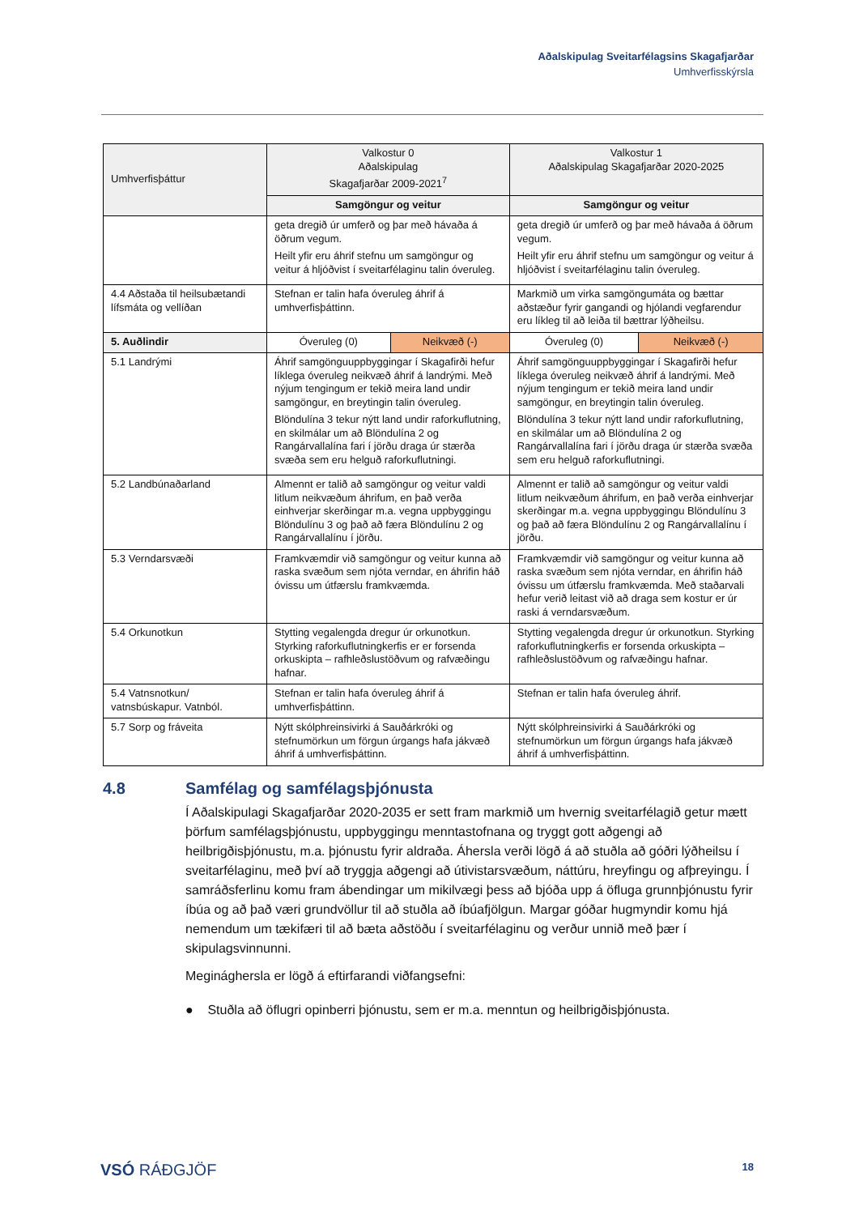Aðalskipulag Sveitarfélagsins Skagafjarðar
Umhverfisskýrsla
| Umhverfisþáttur | Valkostur 0 Aðalskipulag Skagafjarðar 2009-2021<sup>7</sup> | | Valkostur 1 Aðalskipulag Skagafjarðar 2020-2025 | |
| --- | --- | --- | --- | --- |
| | Samgöngur og veitur | | Samgöngur og veitur | |
| | geta dregið úr umferð og þar með hávaða á öðrum vegum. Heilt yfir eru áhrif stefnu um samgöngur og veitur á hljóðvist í sveitarfélaginu talin óveruleg. | | geta dregið úr umferð og þar með hávaða á öðrum vegum. Heilt yfir eru áhrif stefnu um samgöngur og veitur á hljóðvist í sveitarfélaginu talin óveruleg. | |
| 4.4 Aðstaða til heilsubætandi lífsmáta og vellíðan | Stefnan er talin hafa óveruleg áhrif á umhverfisþáttinn. | | Markmið um virka samgöngumáta og bættar aðstæður fyrir gangandi og hjólandi vegfarendur eru líkleg til að leiða til bættrar lýðheilsu. | |
| 5. Auðlindir | Óveruleg (0) | Neikvæð (-) | Óveruleg (0) | Neikvæð (-) |
| 5.1 Landrými | Áhrif samgönguuppbyggingar í Skagafirði hefur líklega óveruleg neikvæð áhrif á landrými. Með nýjum tengingum er tekið meira land undir samgöngur, en breytingin talin óveruleg. Blöndulína 3 tekur nýtt land undir raforkuflutning, en skilmálar um að Blöndulína 2 og Rangárvallalína fari í jörðu draga úr stærða svæða sem eru helguð raforkuflutningi. | | Áhrif samgönguuppbyggingar í Skagafirði hefur líklega óveruleg neikvæð áhrif á landrými. Með nýjum tengingum er tekið meira land undir samgöngur, en breytingin talin óveruleg. Blöndulína 3 tekur nýtt land undir raforkuflutning, en skilmálar um að Blöndulína 2 og Rangárvallalína fari í jörðu draga úr stærða svæða sem eru helguð raforkuflutningi. | |
| 5.2 Landbúnaðarland | Almennt er talið að samgöngur og veitur valdi litlum neikvæðum áhrifum, en það verða einhverjar skerðingar m.a. vegna uppbyggingu Blöndulínu 3 og það að færa Blöndulínu 2 og Rangárvallalínu í jörðu. | | Almennt er talið að samgöngur og veitur valdi litlum neikvæðum áhrifum, en það verða einhverjar skerðingar m.a. vegna uppbyggingu Blöndulínu 3 og það að færa Blöndulínu 2 og Rangárvallalínu í jörðu. | |
| 5.3 Verndarsvæði | Framkvæmdir við samgöngur og veitur kunna að raska svæðum sem njóta verndar, en áhrifin háð óvissu um útfærslu framkvæmda. | | Framkvæmdir við samgöngur og veitur kunna að raska svæðum sem njóta verndar, en áhrifin háð óvissu um útfærslu framkvæmda. Með staðarvali hefur verið leitast við að draga sem kostur er úr raski á verndarsvæðum. | |
| 5.4 Orkunotkun | Stytting vegalengda dregur úr orkunotkun. Styrking raforkuflutningkerfis er er forsenda orkuskipta – rafhleðslustöðvum og rafvæðingu hafnar. | | Stytting vegalengda dregur úr orkunotkun. Styrking raforkuflutningkerfis er forsenda orkuskipta – rafhleðslustöðvum og rafvæðingu hafnar. | |
| 5.4 Vatnsnotkun/ vatnsbúskapur. Vatnból. | Stefnan er talin hafa óveruleg áhrif á umhverfisþáttinn. | | Stefnan er talin hafa óveruleg áhrif. | |
| 5.7 Sorp og fráveita | Nýtt skólphreinsivirki á Sauðárkróki og stefnumörkun um förgun úrgangs hafa jákvæð áhrif á umhverfisþáttinn. | | Nýtt skólphreinsivirki á Sauðárkróki og stefnumörkun um förgun úrgangs hafa jákvæð áhrif á umhverfisþáttinn. | |
4.8 Samfélag og samfélagsþjónusta
Í Aðalskipulagi Skagafjarðar 2020-2035 er sett fram markmið um hvernig sveitarfélagið getur mætt þörfum samfélagsþjónustu, uppbyggingu menntastofnana og tryggt gott aðgengi að heilbrigðisþjónustu, m.a. þjónustu fyrir aldraða. Áhersla verði lögð á að stuðla að góðri lýðheilsu í sveitarfélaginu, með því að tryggja aðgengi að útivistarsvæðum, náttúru, hreyfingu og afþreyingu. Í samráðsferlinu komu fram ábendingar um mikilvægi þess að bjóða upp á öfluga grunnþjónustu fyrir íbúa og að það væri grundvöllur til að stuðla að íbúafjölgun. Margar góðar hugmyndir komu hjá nemendum um tækifæri til að bæta aðstöðu í sveitarfélaginu og verður unnið með þær í skipulagsvinnunni.
Meginághersla er lögð á eftirfarandi viðfangsefni:
● Stuðla að öflugri opinberri þjónustu, sem er m.a. menntun og heilbrigðisþjónusta.
VSÓ RÁÐGJÖF 18